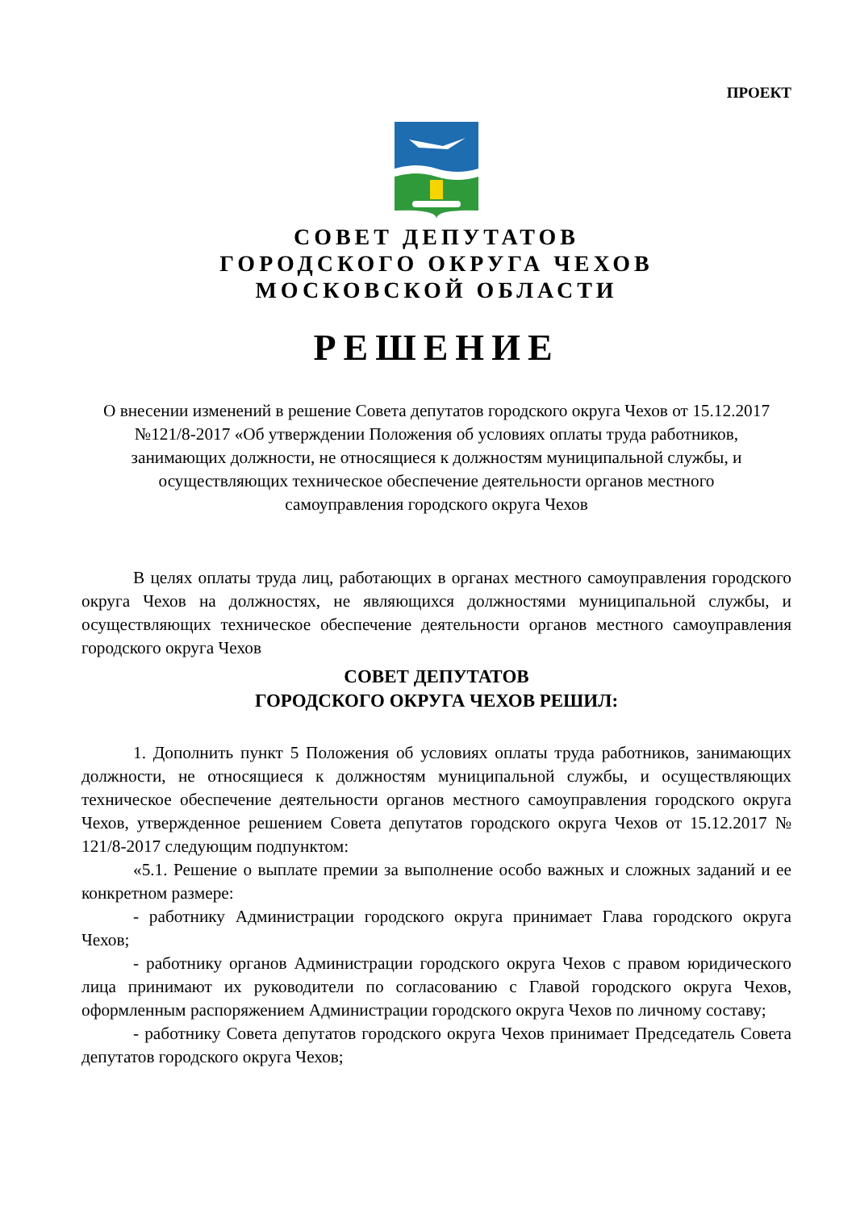ПРОЕКТ
СОВЕТ ДЕПУТАТОВ
ГОРОДСКОГО ОКРУГА ЧЕХОВ
МОСКОВСКОЙ ОБЛАСТИ
РЕШЕНИЕ
О внесении изменений в решение Совета депутатов городского округа Чехов от 15.12.2017 №121/8-2017 «Об утверждении Положения об условиях оплаты труда работников, занимающих должности, не относящиеся к должностям муниципальной службы, и осуществляющих техническое обеспечение деятельности органов местного самоуправления городского округа Чехов
В целях оплаты труда лиц, работающих в органах местного самоуправления городского округа Чехов на должностях, не являющихся должностями муниципальной службы, и осуществляющих техническое обеспечение деятельности органов местного самоуправления городского округа Чехов
СОВЕТ ДЕПУТАТОВ
ГОРОДСКОГО ОКРУГА ЧЕХОВ РЕШИЛ:
1. Дополнить пункт 5 Положения об условиях оплаты труда работников, занимающих должности, не относящиеся к должностям муниципальной службы, и осуществляющих техническое обеспечение деятельности органов местного самоуправления городского округа Чехов, утвержденное решением Совета депутатов городского округа Чехов от 15.12.2017 № 121/8-2017 следующим подпунктом:
«5.1. Решение о выплате премии за выполнение особо важных и сложных заданий и ее конкретном размере:
- работнику Администрации городского округа принимает Глава городского округа Чехов;
- работнику органов Администрации городского округа Чехов с правом юридического лица принимают их руководители по согласованию с Главой городского округа Чехов, оформленным распоряжением Администрации городского округа Чехов по личному составу;
- работнику Совета депутатов городского округа Чехов принимает Председатель Совета депутатов городского округа Чехов;